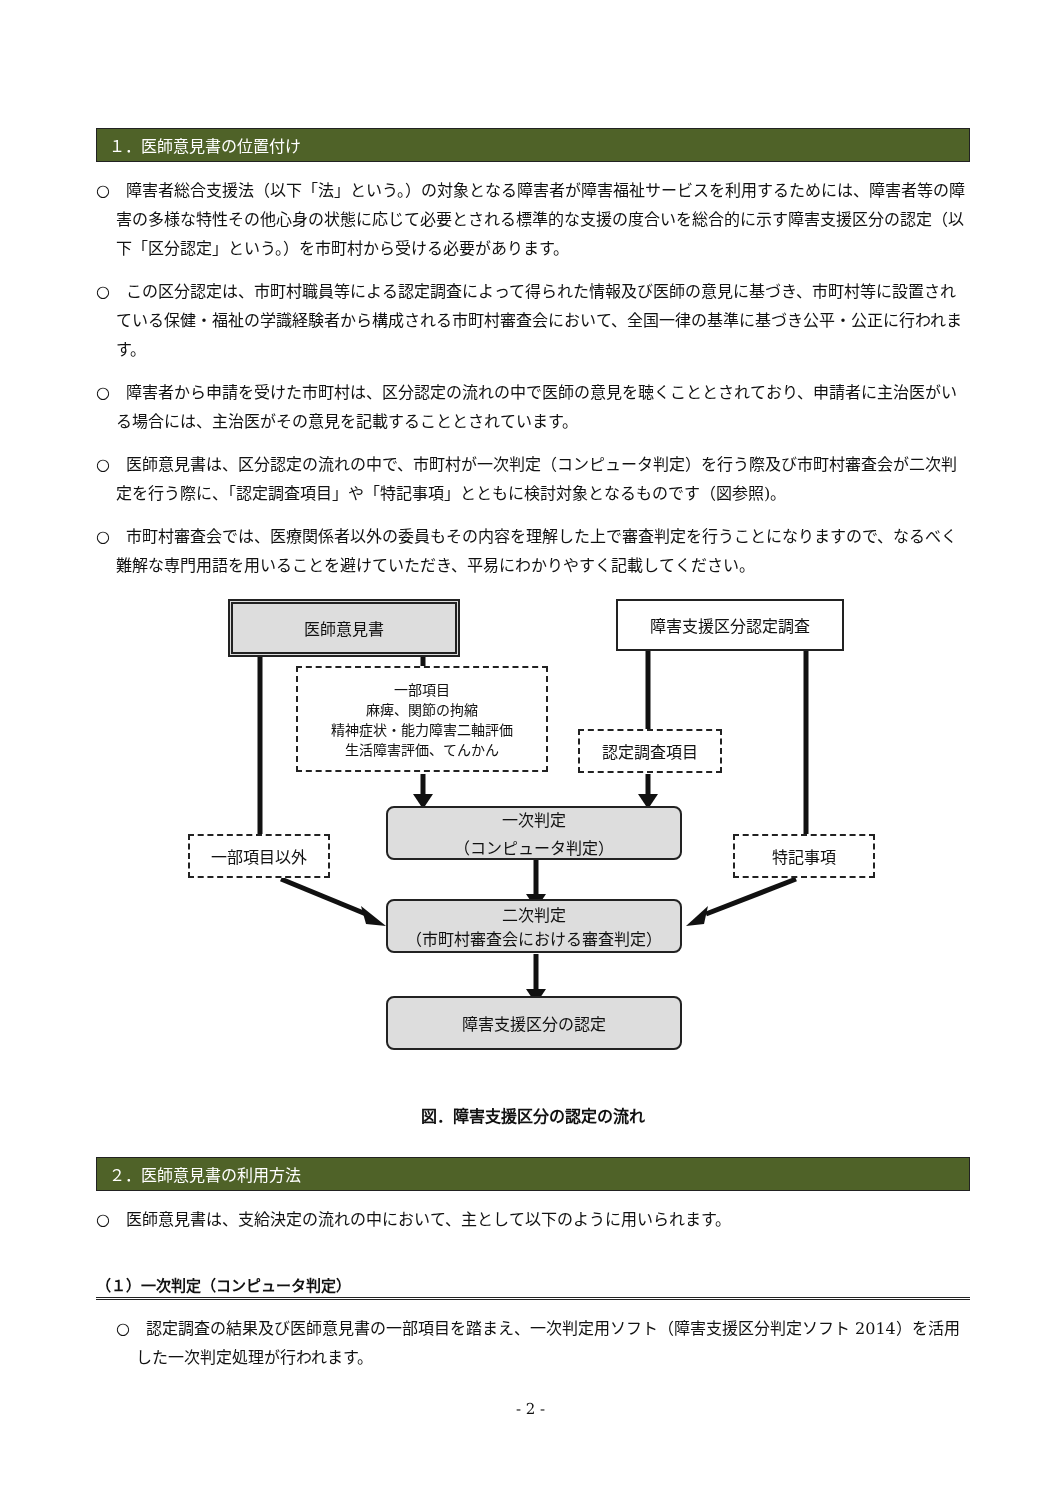１．医師意見書の位置付け
○　障害者総合支援法（以下「法」という。）の対象となる障害者が障害福祉サービスを利用するためには、障害者等の障害の多様な特性その他心身の状態に応じて必要とされる標準的な支援の度合いを総合的に示す障害支援区分の認定（以下「区分認定」という。）を市町村から受ける必要があります。
○　この区分認定は、市町村職員等による認定調査によって得られた情報及び医師の意見に基づき、市町村等に設置されている保健・福祉の学識経験者から構成される市町村審査会において、全国一律の基準に基づき公平・公正に行われます。
○　障害者から申請を受けた市町村は、区分認定の流れの中で医師の意見を聴くこととされており、申請者に主治医がいる場合には、主治医がその意見を記載することとされています。
○　医師意見書は、区分認定の流れの中で、市町村が一次判定（コンピュータ判定）を行う際及び市町村審査会が二次判定を行う際に、「認定調査項目」や「特記事項」とともに検討対象となるものです（図参照)。
○　市町村審査会では、医療関係者以外の委員もその内容を理解した上で審査判定を行うことになりますので、なるべく難解な専門用語を用いることを避けていただき、平易にわかりやすく記載してください。
医師意見書 障害支援区分認定調査
一部項目
麻痺、関節の拘縮
精神症状・能力障害二軸評価
生活障害評価、てんかん
認定調査項目
一次判定
（コンピュータ判定）
一部項目以外 特記事項
二次判定
（市町村審査会における審査判定）
障害支援区分の認定
図．障害支援区分の認定の流れ
２．医師意見書の利用方法
○　医師意見書は、支給決定の流れの中において、主として以下のように用いられます。
（１）一次判定（コンピュータ判定）
○　認定調査の結果及び医師意見書の一部項目を踏まえ、一次判定用ソフト（障害支援区分判定ソフト 2014）を活用した一次判定処理が行われます。
- 2 -